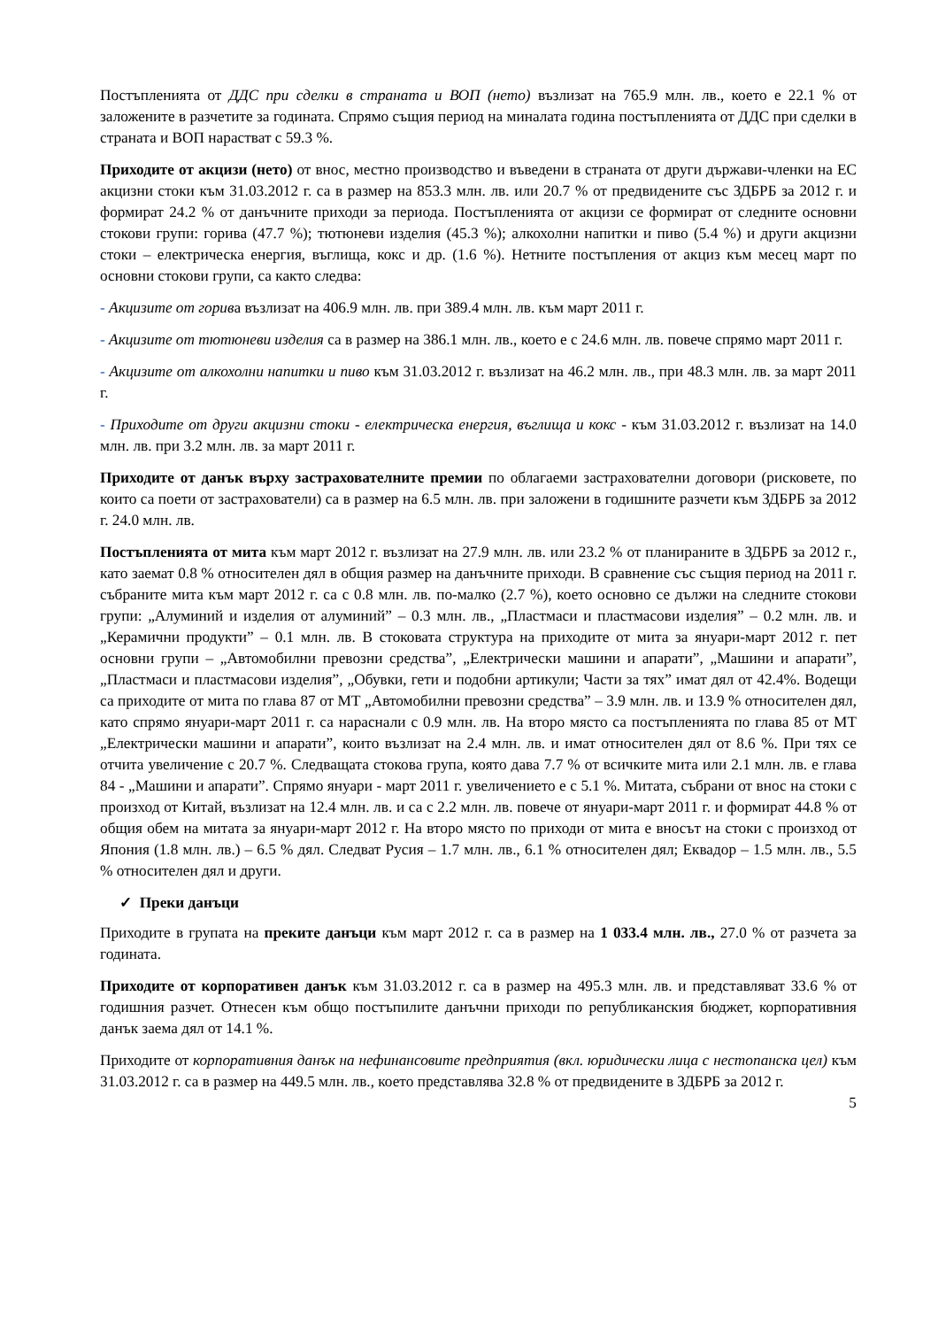Постъпленията от ДДС при сделки в страната и ВОП (нето) възлизат на 765.9 млн. лв., което е 22.1 % от заложените в разчетите за годината. Спрямо същия период на миналата година постъпленията от ДДС при сделки в страната и ВОП нарастват с 59.3 %.
Приходите от акцизи (нето) от внос, местно производство и въведени в страната от други държави-членки на ЕС акцизни стоки към 31.03.2012 г. са в размер на 853.3 млн. лв. или 20.7 % от предвидените със ЗДБРБ за 2012 г. и формират 24.2 % от данъчните приходи за периода. Постъпленията от акцизи се формират от следните основни стокови групи: горива (47.7 %); тютюневи изделия (45.3 %); алкохолни напитки и пиво (5.4 %) и други акцизни стоки – електрическа енергия, въглища, кокс и др. (1.6 %). Нетните постъпления от акциз към месец март по основни стокови групи, са както следва:
- Акцизите от горива възлизат на 406.9 млн. лв. при 389.4 млн. лв. към март 2011 г.
- Акцизите от тютюневи изделия са в размер на 386.1 млн. лв., което е с 24.6 млн. лв. повече спрямо март 2011 г.
- Акцизите от алкохолни напитки и пиво към 31.03.2012 г. възлизат на 46.2 млн. лв., при 48.3 млн. лв. за март 2011 г.
- Приходите от други акцизни стоки - електрическа енергия, въглища и кокс - към 31.03.2012 г. възлизат на 14.0 млн. лв. при 3.2 млн. лв. за март 2011 г.
Приходите от данък върху застрахователните премии по облагаеми застрахователни договори (рисковете, по които са поети от застрахователи) са в размер на 6.5 млн. лв. при заложени в годишните разчети към ЗДБРБ за 2012 г. 24.0 млн. лв.
Постъпленията от мита към март 2012 г. възлизат на 27.9 млн. лв. или 23.2 % от планираните в ЗДБРБ за 2012 г., като заемат 0.8 % относителен дял в общия размер на данъчните приходи. В сравнение със същия период на 2011 г. събраните мита към март 2012 г. са с 0.8 млн. лв. по-малко (2.7 %), което основно се дължи на следните стокови групи: „Алуминий и изделия от алуминий” – 0.3 млн. лв., „Пластмаси и пластмасови изделия” – 0.2 млн. лв. и „Керамични продукти” – 0.1 млн. лв. В стоковата структура на приходите от мита за януари-март 2012 г. пет основни групи – „Автомобилни превозни средства”, „Електрически машини и апарати”, „Машини и апарати”, „Пластмаси и пластмасови изделия”, „Обувки, гети и подобни артикули; Части за тях” имат дял от 42.4%. Водещи са приходите от мита по глава 87 от МТ „Автомобилни превозни средства” – 3.9 млн. лв. и 13.9 % относителен дял, като спрямо януари-март 2011 г. са нараснали с 0.9 млн. лв. На второ място са постъпленията по глава 85 от МТ „Електрически машини и апарати”, които възлизат на 2.4 млн. лв. и имат относителен дял от 8.6 %. При тях се отчита увеличение с 20.7 %. Следващата стокова група, която дава 7.7 % от всичките мита или 2.1 млн. лв. е глава 84 - „Машини и апарати”. Спрямо януари - март 2011 г. увеличението е с 5.1 %. Митата, събрани от внос на стоки с произход от Китай, възлизат на 12.4 млн. лв. и са с 2.2 млн. лв. повече от януари-март 2011 г. и формират 44.8 % от общия обем на митата за януари-март 2012 г. На второ място по приходи от мита е вносът на стоки с произход от Япония (1.8 млн. лв.) – 6.5 % дял. Следват Русия – 1.7 млн. лв., 6.1 % относителен дял; Еквадор – 1.5 млн. лв., 5.5 % относителен дял и други.
✓ Преки данъци
Приходите в групата на преките данъци към март 2012 г. са в размер на 1 033.4 млн. лв., 27.0 % от разчета за годината.
Приходите от корпоративен данък към 31.03.2012 г. са в размер на 495.3 млн. лв. и представляват 33.6 % от годишния разчет. Отнесен към общо постъпилите данъчни приходи по републиканския бюджет, корпоративния данък заема дял от 14.1 %.
Приходите от корпоративния данък на нефинансовите предприятия (вкл. юридически лица с нестопанска цел) към 31.03.2012 г. са в размер на 449.5 млн. лв., което представлява 32.8 % от предвидените в ЗДБРБ за 2012 г.
5